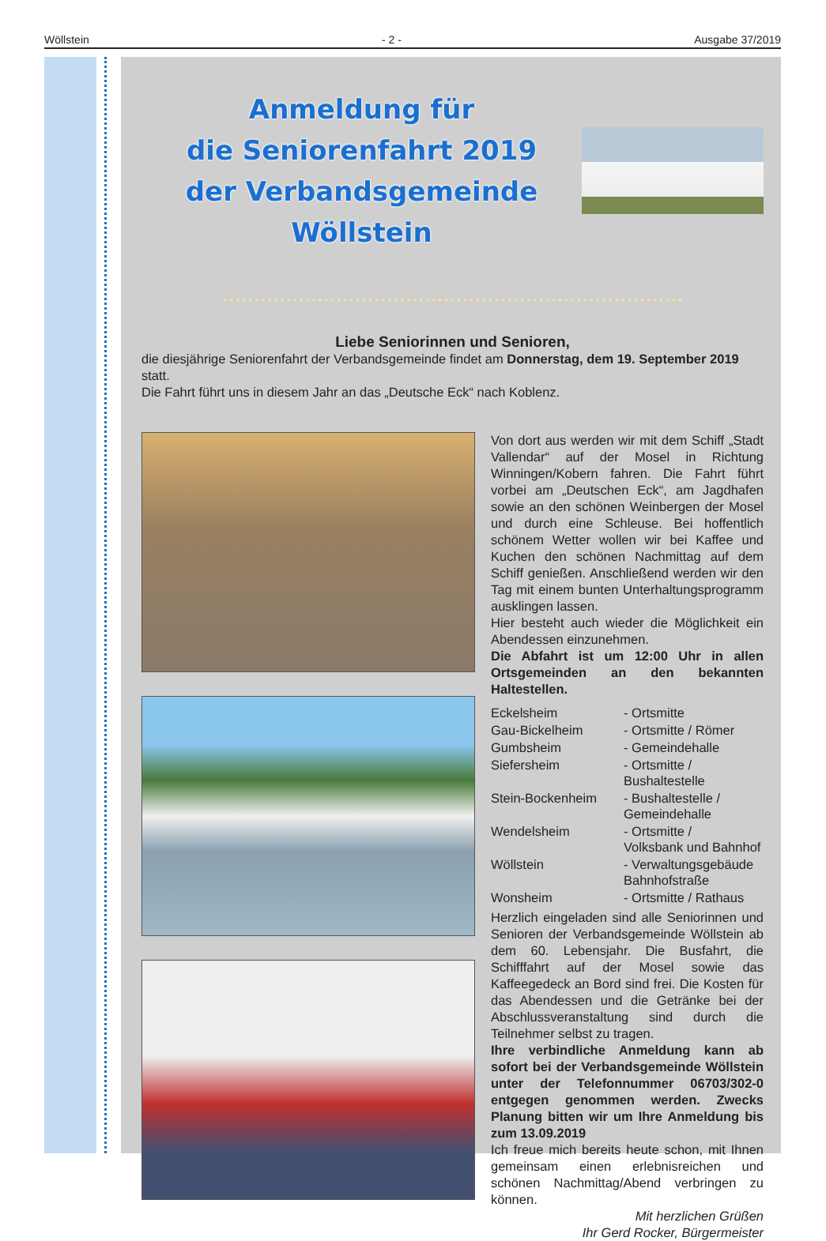Wöllstein - 2 - Ausgabe 37/2019
Anmeldung für
die Seniorenfahrt 2019
der Verbandsgemeinde Wöllstein
Liebe Seniorinnen und Senioren,
die diesjährige Seniorenfahrt der Verbandsgemeinde findet am Donnerstag, dem 19. September 2019 statt.
Die Fahrt führt uns in diesem Jahr an das „Deutsche Eck“ nach Koblenz.
Von dort aus werden wir mit dem Schiff „Stadt Vallendar“ auf der Mosel in Richtung Winningen/Kobern fahren. Die Fahrt führt vorbei am „Deutschen Eck“, am Jagdhafen sowie an den schönen Weinbergen der Mosel und durch eine Schleuse. Bei hoffentlich schönem Wetter wollen wir bei Kaffee und Kuchen den schönen Nachmittag auf dem Schiff genießen. Anschließend werden wir den Tag mit einem bunten Unterhaltungsprogramm ausklingen lassen.
Hier besteht auch wieder die Möglichkeit ein Abendessen einzunehmen.
Die Abfahrt ist um 12:00 Uhr in allen Ortsgemeinden an den bekannten Haltestellen.
| Eckelsheim | - Ortsmitte |
| Gau-Bickelheim | - Ortsmitte / Römer |
| Gumbsheim | - Gemeindehalle |
| Siefersheim | - Ortsmitte / Bushaltestelle |
| Stein-Bockenheim | - Bushaltestelle / Gemeindehalle |
| Wendelsheim | - Ortsmitte / Volksbank und Bahnhof |
| Wöllstein | - Verwaltungsgebäude Bahnhofstraße |
| Wonsheim | - Ortsmitte / Rathaus |
Herzlich eingeladen sind alle Seniorinnen und Senioren der Verbandsgemeinde Wöllstein ab dem 60. Lebensjahr. Die Busfahrt, die Schifffahrt auf der Mosel sowie das Kaffeegedeck an Bord sind frei. Die Kosten für das Abendessen und die Getränke bei der Abschlussveranstaltung sind durch die Teilnehmer selbst zu tragen.
Ihre verbindliche Anmeldung kann ab sofort bei der Verbandsgemeinde Wöllstein unter der Telefonnummer 06703/302-0 entgegen genommen werden. Zwecks Planung bitten wir um Ihre Anmeldung bis zum 13.09.2019
Ich freue mich bereits heute schon, mit Ihnen gemeinsam einen erlebnisreichen und schönen Nachmittag/Abend verbringen zu können.
Mit herzlichen Grüßen
Ihr Gerd Rocker, Bürgermeister